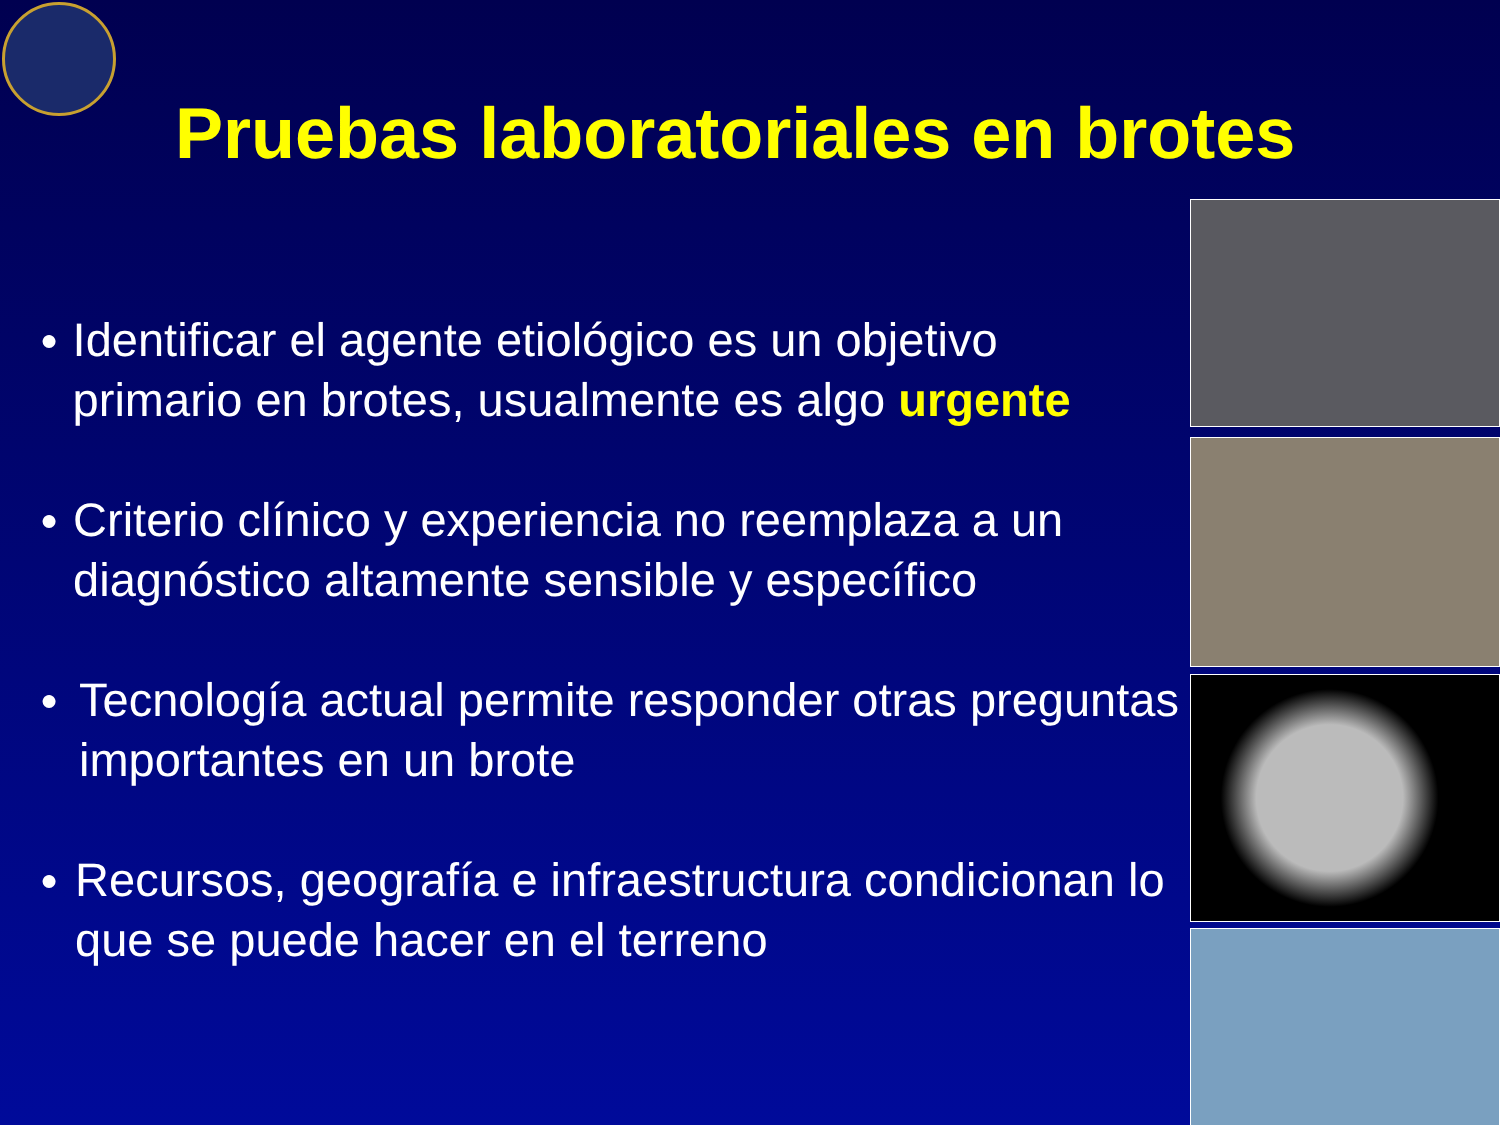Pruebas laboratoriales en brotes
● Identificar el agente etiológico es un objetivo primario en brotes, usualmente es algo urgente
● Criterio clínico y experiencia no reemplaza a un diagnóstico altamente sensible y específico
● Tecnología actual permite responder otras preguntas importantes en un brote
● Recursos, geografía e infraestructura condicionan lo que se puede hacer en el terreno